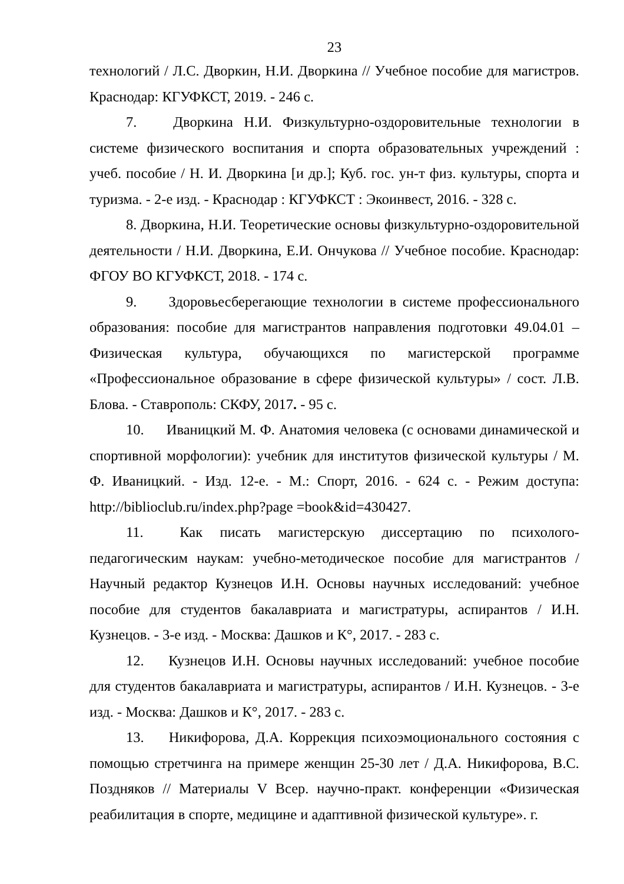23
технологий / Л.С. Дворкин, Н.И. Дворкина // Учебное пособие для магистров. Краснодар: КГУФКСТ, 2019. - 246 с.
7. Дворкина Н.И. Физкультурно-оздоровительные технологии в системе физического воспитания и спорта образовательных учреждений : учеб. пособие / Н. И. Дворкина [и др.]; Куб. гос. ун-т физ. культуры, спорта и туризма. - 2-е изд. - Краснодар : КГУФКСТ : Экоинвест, 2016. - 328 с.
8. Дворкина, Н.И. Теоретические основы физкультурно-оздоровительной деятельности / Н.И. Дворкина, Е.И. Ончукова // Учебное пособие. Краснодар: ФГОУ ВО КГУФКСТ, 2018. - 174 с.
9. Здоровьесберегающие технологии в системе профессионального образования: пособие для магистрантов направления подготовки 49.04.01 – Физическая культура, обучающихся по магистерской программе «Профессиональное образование в сфере физической культуры» / сост. Л.В. Блова. - Ставрополь: СКФУ, 2017. - 95 с.
10. Иваницкий М. Ф. Анатомия человека (с основами динамической и спортивной морфологии): учебник для институтов физической культуры / М. Ф. Иваницкий. - Изд. 12-е. - М.: Спорт, 2016. - 624 с. - Режим доступа: http://biblioclub.ru/index.php?page =book&id=430427.
11. Как писать магистерскую диссертацию по психолого-педагогическим наукам: учебно-методическое пособие для магистрантов / Научный редактор Кузнецов И.Н. Основы научных исследований: учебное пособие для студентов бакалавриата и магистратуры, аспирантов / И.Н. Кузнецов. - 3-е изд. - Москва: Дашков и К°, 2017. - 283 с.
12. Кузнецов И.Н. Основы научных исследований: учебное пособие для студентов бакалавриата и магистратуры, аспирантов / И.Н. Кузнецов. - 3-е изд. - Москва: Дашков и К°, 2017. - 283 с.
13. Никифорова, Д.А. Коррекция психоэмоционального состояния с помощью стретчинга на примере женщин 25-30 лет / Д.А. Никифорова, В.С. Поздняков // Материалы V Всер. научно-практ. конференции «Физическая реабилитация в спорте, медицине и адаптивной физической культуре». г.